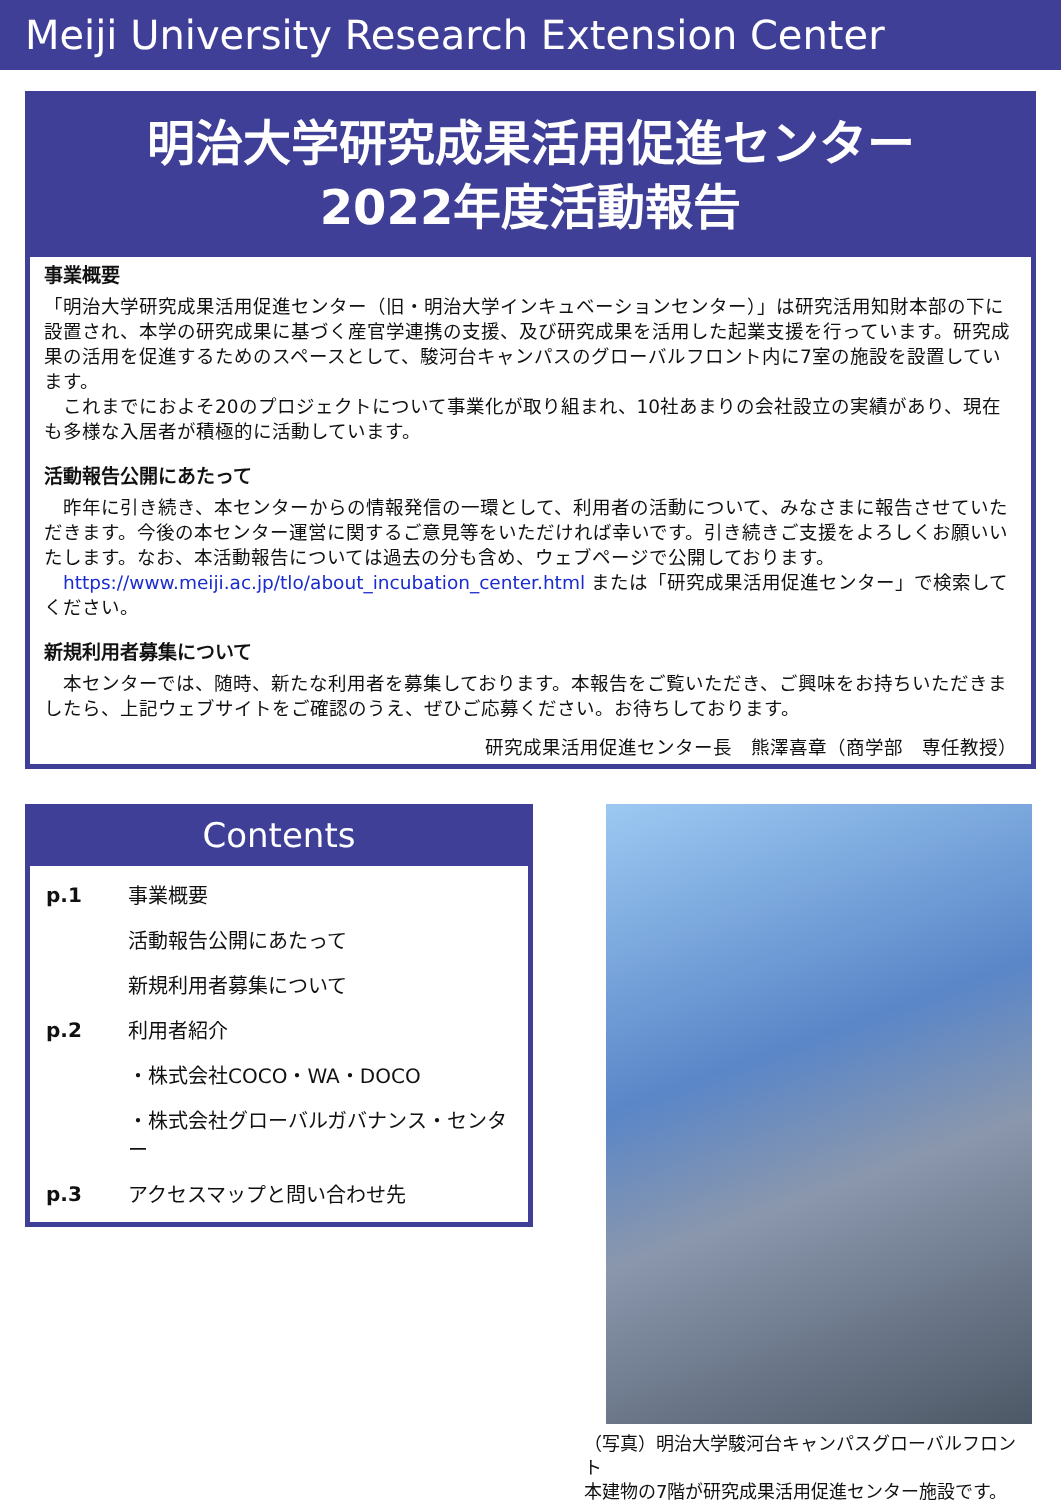Meiji University Research Extension Center
明治大学研究成果活用促進センター
2022年度活動報告
事業概要
「明治大学研究成果活用促進センター（旧・明治大学インキュベーションセンター）」は研究活用知財本部の下に設置され、本学の研究成果に基づく産官学連携の支援、及び研究成果を活用した起業支援を行っています。研究成果の活用を促進するためのスペースとして、駿河台キャンパスのグローバルフロント内に7室の施設を設置しています。
　これまでにおよそ20のプロジェクトについて事業化が取り組まれ、10社あまりの会社設立の実績があり、現在も多様な入居者が積極的に活動しています。
活動報告公開にあたって
　昨年に引き続き、本センターからの情報発信の一環として、利用者の活動について、みなさまに報告させていただきます。今後の本センター運営に関するご意見等をいただければ幸いです。引き続きご支援をよろしくお願いいたします。なお、本活動報告については過去の分も含め、ウェブページで公開しております。
　https://www.meiji.ac.jp/tlo/about_incubation_center.html または「研究成果活用促進センター」で検索してください。
新規利用者募集について
　本センターでは、随時、新たな利用者を募集しております。本報告をご覧いただき、ご興味をお持ちいただきましたら、上記ウェブサイトをご確認のうえ、ぜひご応募ください。お待ちしております。
研究成果活用促進センター長　熊澤喜章（商学部　専任教授）
Contents
| p.1 | 事業概要 |
| | 活動報告公開にあたって |
| | 新規利用者募集について |
| p.2 | 利用者紹介 |
| | ・株式会社COCO・WA・DOCO |
| | ・株式会社グローバルガバナンス・センター |
| p.3 | アクセスマップと問い合わせ先 |
（写真）明治大学駿河台キャンパスグローバルフロント
本建物の7階が研究成果活用促進センター施設です。